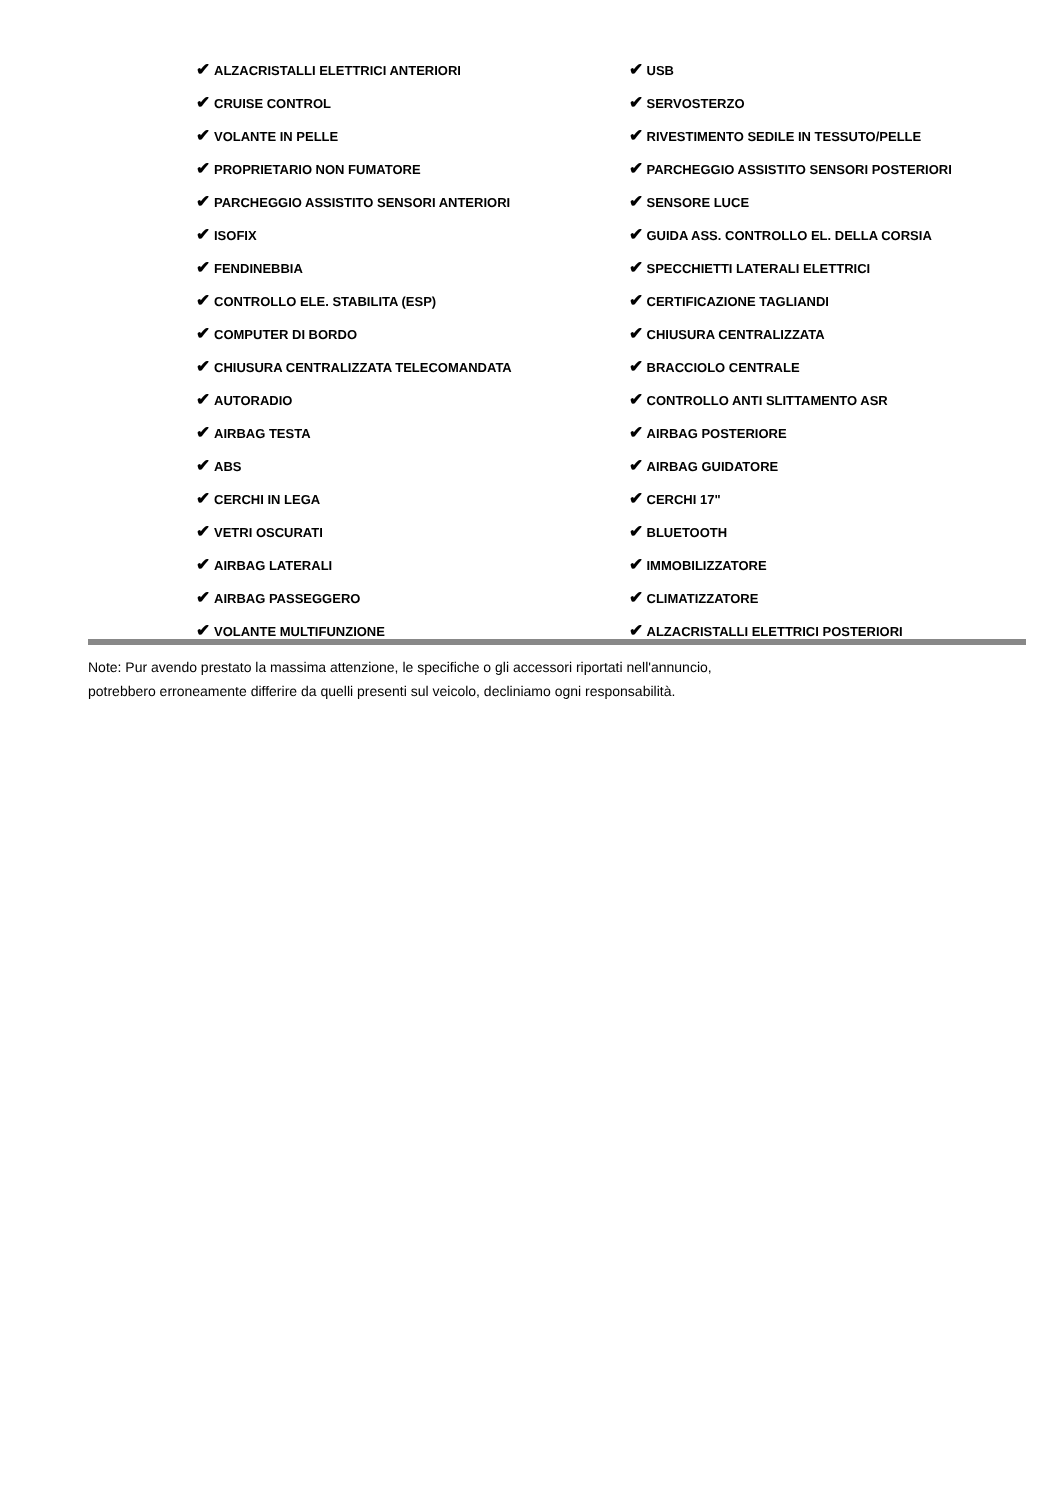✔ ALZACRISTALLI ELETTRICI ANTERIORI
✔ CRUISE CONTROL
✔ VOLANTE IN PELLE
✔ PROPRIETARIO NON FUMATORE
✔ PARCHEGGIO ASSISTITO SENSORI ANTERIORI
✔ ISOFIX
✔ FENDINEBBIA
✔ CONTROLLO ELE. STABILITA (ESP)
✔ COMPUTER DI BORDO
✔ CHIUSURA CENTRALIZZATA TELECOMANDATA
✔ AUTORADIO
✔ AIRBAG TESTA
✔ ABS
✔ CERCHI IN LEGA
✔ VETRI OSCURATI
✔ AIRBAG LATERALI
✔ AIRBAG PASSEGGERO
✔ VOLANTE MULTIFUNZIONE
✔ USB
✔ SERVOSTERZO
✔ RIVESTIMENTO SEDILE IN TESSUTO/PELLE
✔ PARCHEGGIO ASSISTITO SENSORI POSTERIORI
✔ SENSORE LUCE
✔ GUIDA ASS. CONTROLLO EL. DELLA CORSIA
✔ SPECCHIETTI LATERALI ELETTRICI
✔ CERTIFICAZIONE TAGLIANDI
✔ CHIUSURA CENTRALIZZATA
✔ BRACCIOLO CENTRALE
✔ CONTROLLO ANTI SLITTAMENTO ASR
✔ AIRBAG POSTERIORE
✔ AIRBAG GUIDATORE
✔ CERCHI 17"
✔ BLUETOOTH
✔ IMMOBILIZZATORE
✔ CLIMATIZZATORE
✔ ALZACRISTALLI ELETTRICI POSTERIORI
Note: Pur avendo prestato la massima attenzione, le specifiche o gli accessori riportati nell'annuncio,
potrebbero erroneamente differire da quelli presenti sul veicolo, decliniamo ogni responsabilità.